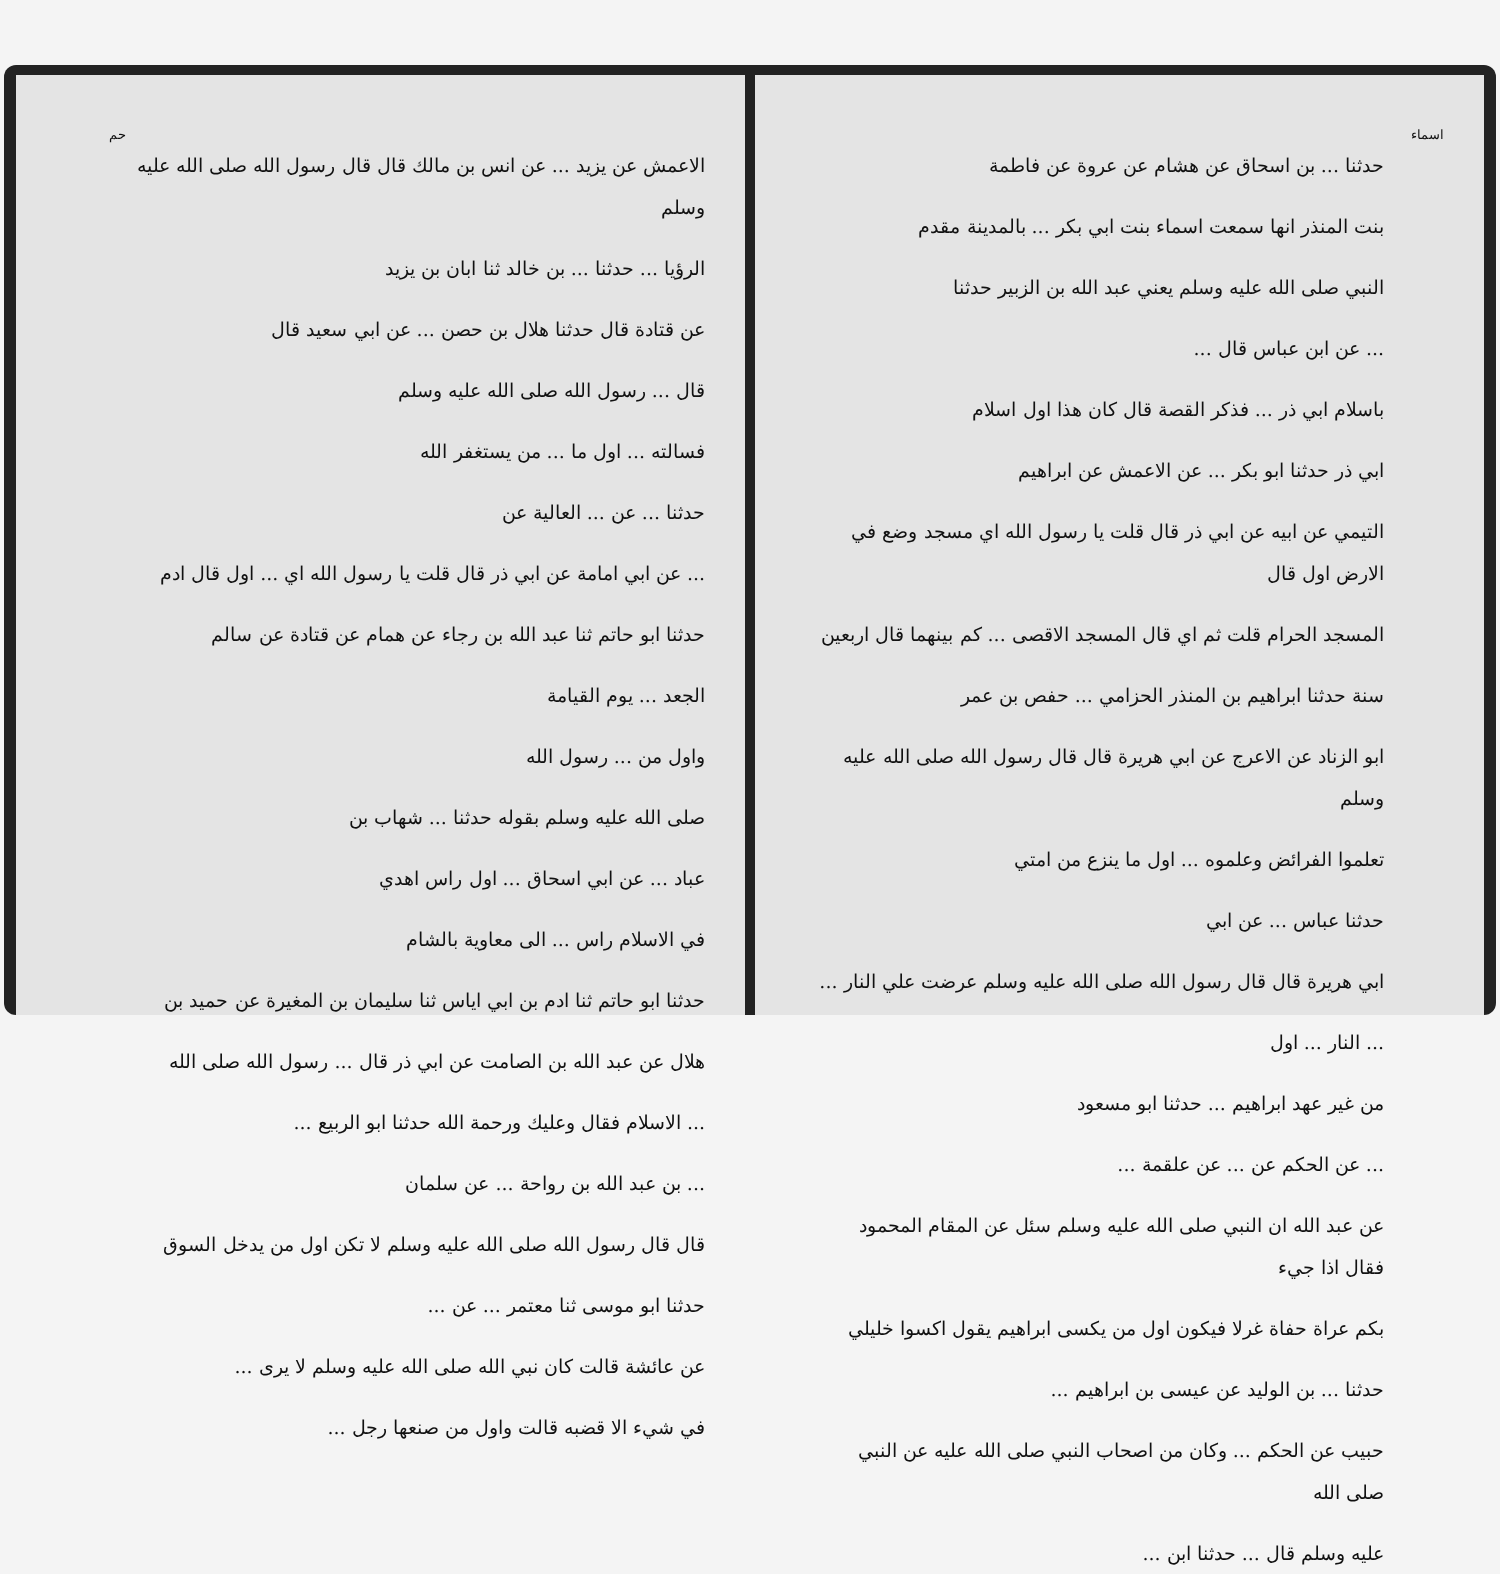اسماء
حدثنا ... بن اسحاق عن هشام عن عروة عن فاطمة
بنت المنذر انها سمعت اسماء بنت ابي بكر ... بالمدينة مقدم
النبي صلى الله عليه وسلم يعني عبد الله بن الزبير حدثنا
... عن ابن عباس قال ...
باسلام ابي ذر ... فذكر القصة قال كان هذا اول اسلام
ابي ذر حدثنا ابو بكر ... عن الاعمش عن ابراهيم
التيمي عن ابيه عن ابي ذر قال قلت يا رسول الله اي مسجد وضع في الارض اول قال
المسجد الحرام قلت ثم اي قال المسجد الاقصى ... كم بينهما قال اربعين
سنة حدثنا ابراهيم بن المنذر الحزامي ... حفص بن عمر
ابو الزناد عن الاعرج عن ابي هريرة قال قال رسول الله صلى الله عليه وسلم
تعلموا الفرائض وعلموه ... اول ما ينزع من امتي
حدثنا عباس ... عن ابي
ابي هريرة قال قال رسول الله صلى الله عليه وسلم عرضت علي النار ...
... النار ... اول
من غير عهد ابراهيم ... حدثنا ابو مسعود
... عن الحكم عن ... عن علقمة ...
عن عبد الله ان النبي صلى الله عليه وسلم سئل عن المقام المحمود فقال اذا جيء
بكم عراة حفاة غرلا فيكون اول من يكسى ابراهيم يقول اكسوا خليلي
حدثنا ... بن الوليد عن عيسى بن ابراهيم ...
حبيب عن الحكم ... وكان من اصحاب النبي صلى الله عليه عن النبي صلى الله
عليه وسلم قال ... حدثنا ابن ...
الاعمش عن يزيد ... عن انس بن مالك قال قال رسول الله صلى الله عليه وسلم
الرؤيا ... حدثنا ... بن خالد ثنا ابان بن يزيد
عن قتادة قال حدثنا هلال بن حصن ... عن ابي سعيد قال
قال ... رسول الله صلى الله عليه وسلم
فسالته ... اول ما ... من يستغفر الله
حدثنا ... عن ... العالية عن
... عن ابي امامة عن ابي ذر قال قلت يا رسول الله اي ... اول قال ادم
حدثنا ابو حاتم ثنا عبد الله بن رجاء عن همام عن قتادة عن سالم
الجعد ... يوم القيامة
واول من ... رسول الله
صلى الله عليه وسلم بقوله حدثنا ... شهاب بن
عباد ... عن ابي اسحاق ... اول راس اهدي
في الاسلام راس ... الى معاوية بالشام
حدثنا ابو حاتم ثنا ادم بن ابي اياس ثنا سليمان بن المغيرة عن حميد بن
هلال عن عبد الله بن الصامت عن ابي ذر قال ... رسول الله صلى الله
... الاسلام فقال وعليك ورحمة الله حدثنا ابو الربيع ...
... بن عبد الله بن رواحة ... عن سلمان
قال قال رسول الله صلى الله عليه وسلم لا تكن اول من يدخل السوق
حدثنا ابو موسى ثنا معتمر ... عن ...
عن عائشة قالت كان نبي الله صلى الله عليه وسلم لا يرى ...
في شيء الا قضبه قالت واول من صنعها رجل ...
حم